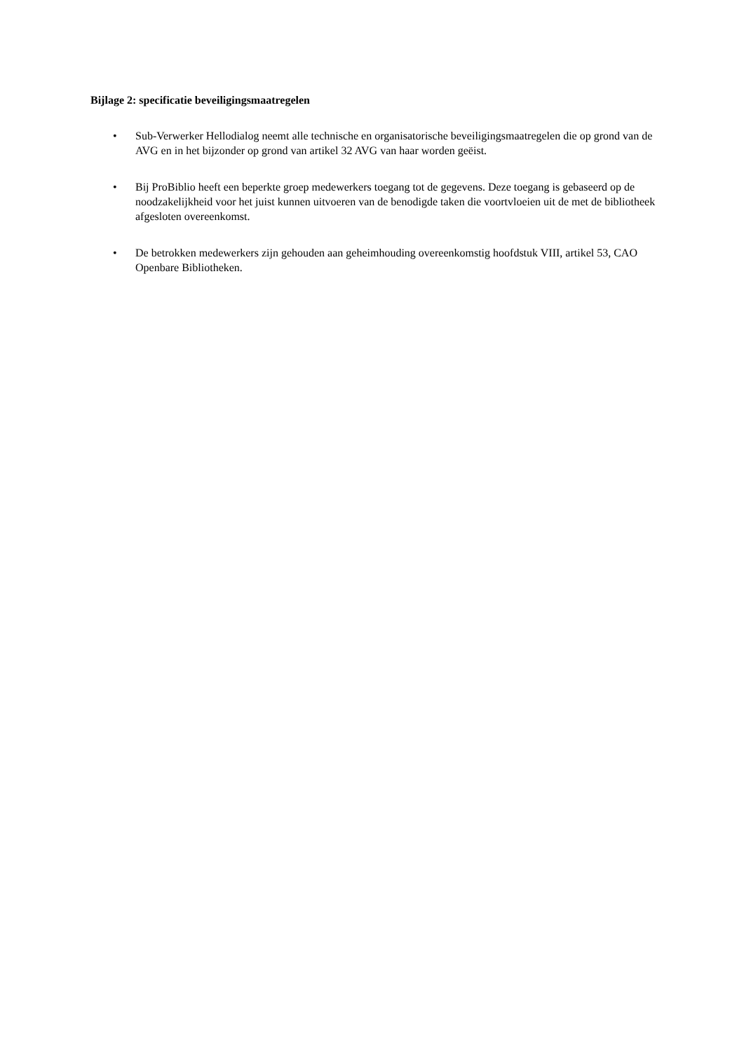Bijlage 2: specificatie beveiligingsmaatregelen
• Sub-Verwerker Hellodialog neemt alle technische en organisatorische beveiligingsmaatregelen die op grond van de AVG en in het bijzonder op grond van artikel 32 AVG van haar worden geëist.
• Bij ProBiblio heeft een beperkte groep medewerkers toegang tot de gegevens. Deze toegang is gebaseerd op de noodzakelijkheid voor het juist kunnen uitvoeren van de benodigde taken die voortvloeien uit de met de bibliotheek afgesloten overeenkomst.
• De betrokken medewerkers zijn gehouden aan geheimhouding overeenkomstig hoofdstuk VIII, artikel 53, CAO Openbare Bibliotheken.